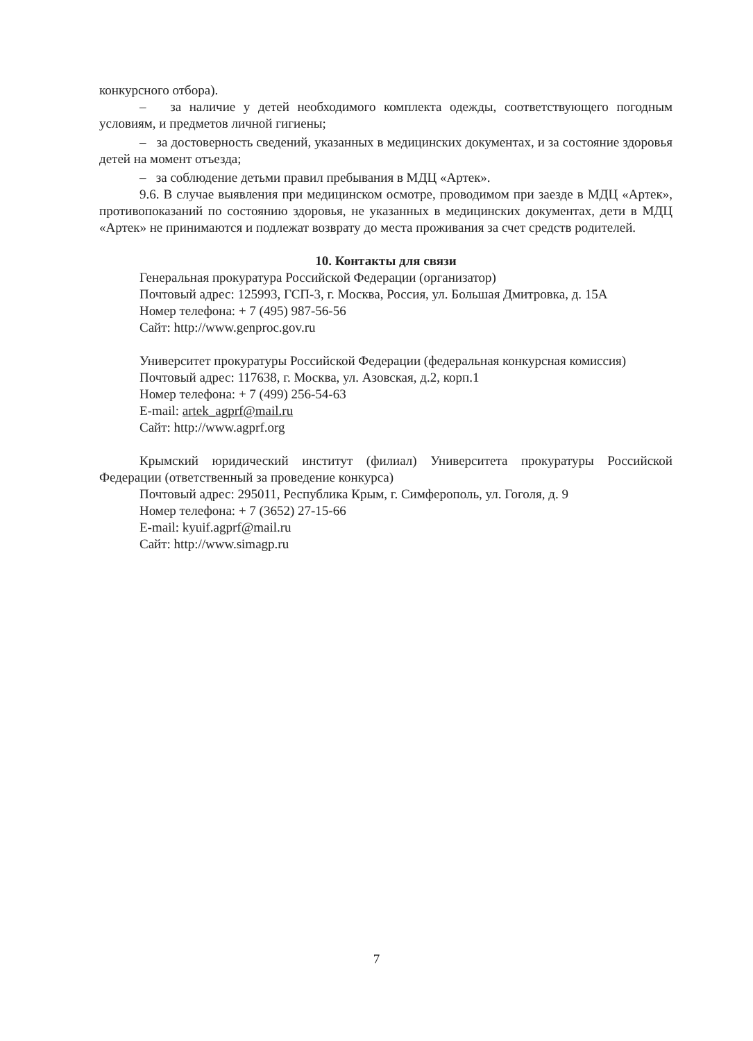конкурсного отбора).
– за наличие у детей необходимого комплекта одежды, соответствующего погодным условиям, и предметов личной гигиены;
– за достоверность сведений, указанных в медицинских документах, и за состояние здоровья детей на момент отъезда;
– за соблюдение детьми правил пребывания в МДЦ «Артек».
9.6. В случае выявления при медицинском осмотре, проводимом при заезде в МДЦ «Артек», противопоказаний по состоянию здоровья, не указанных в медицинских документах, дети в МДЦ «Артек» не принимаются и подлежат возврату до места проживания за счет средств родителей.
10. Контакты для связи
Генеральная прокуратура Российской Федерации (организатор)
Почтовый адрес: 125993, ГСП-3, г. Москва, Россия, ул. Большая Дмитровка, д. 15А
Номер телефона: + 7 (495) 987-56-56
Сайт: http://www.genproc.gov.ru
Университет прокуратуры Российской Федерации (федеральная конкурсная комиссия)
Почтовый адрес: 117638, г. Москва, ул. Азовская, д.2, корп.1
Номер телефона: + 7 (499) 256-54-63
E-mail: artek_agprf@mail.ru
Сайт: http://www.agprf.org
Крымский юридический институт (филиал) Университета прокуратуры Российской Федерации (ответственный за проведение конкурса)
Почтовый адрес: 295011, Республика Крым, г. Симферополь, ул. Гоголя, д. 9
Номер телефона: + 7 (3652) 27-15-66
E-mail: kyuif.agprf@mail.ru
Сайт: http://www.simagp.ru
7